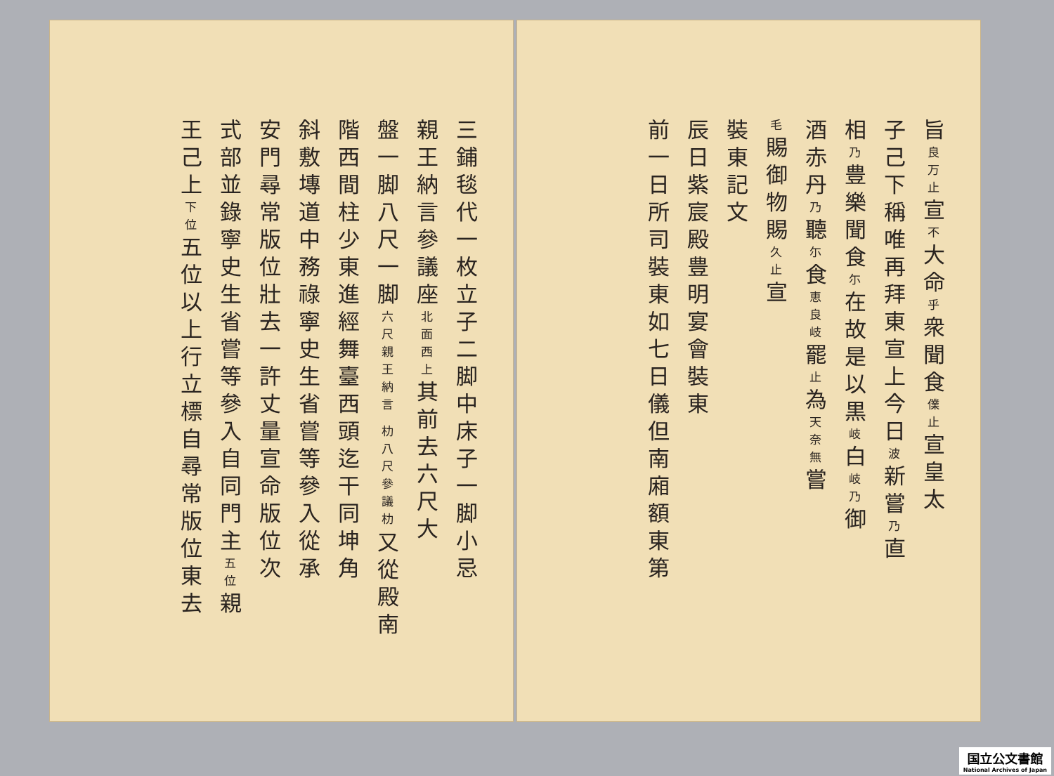旨良万止宣不大命乎衆聞食㒒止宣皇太
子己下稱唯再拜東宣上今日波新嘗乃直
相乃豊樂聞食尓在故是以黒岐白岐乃御
酒赤丹乃聽尓食恵良岐罷止為天奈無嘗
毛賜御物賜久止宣
裝東記文
辰日紫宸殿豊明宴會裝東
前一日所司裝東如七日儀但南廂額東第
三鋪毯代一枚立子二脚中床子一脚小忌
親王納言參議座北面西上其前去六尺大
盤一脚八尺一脚六尺親王納言 朸八尺參議朸又從殿南
階西間柱少東進經舞臺西頭迄干同坤角
斜敷塼道中務祿寧史生省嘗等參入從承
安門尋常版位壯去一許丈量宣命版位次
式部並錄寧史生省嘗等參入自同門主五位親
王己上下位五位以上行立標自尋常版位東去
国立公文書館
National Archives of Japan